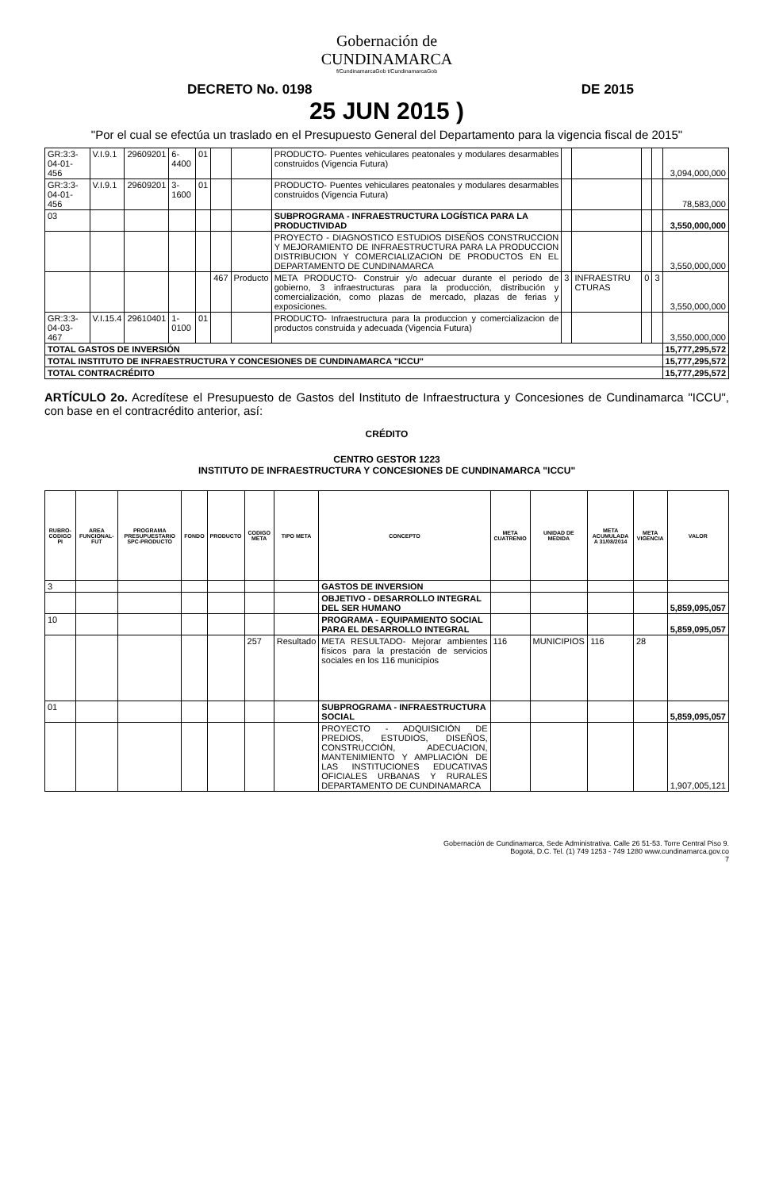Gobernación de
CUNDINAMARCA
f/CundinamarcaGob t/CundinamarcaGob
DECRETO No. 0198 DE 2015
25 JUN 2015 )
"Por el cual se efectúa un traslado en el Presupuesto General del Departamento para la vigencia fiscal de 2015"
| GR:3:3-04-01-456 | V.I.9.1 | 29609201 | 6-4400 | 01 | | | PRODUCTO- Puentes vehiculares peatonales y modulares desarmables construidos (Vigencia Futura) | | | | | 3,094,000,000 |
| GR:3:3-04-01-456 | V.I.9.1 | 29609201 | 3-1600 | 01 | | | PRODUCTO- Puentes vehiculares peatonales y modulares desarmables construidos (Vigencia Futura) | | | | | 78,583,000 |
| 03 | | | | | | | SUBPROGRAMA - INFRAESTRUCTURA LOGÍSTICA PARA LA PRODUCTIVIDAD | | | | | 3,550,000,000 |
| | | | | | | | PROYECTO - DIAGNOSTICO ESTUDIOS DISEÑOS CONSTRUCCION Y MEJORAMIENTO DE INFRAESTRUCTURA PARA LA PRODUCCION DISTRIBUCION Y COMERCIALIZACION DE PRODUCTOS EN EL DEPARTAMENTO DE CUNDINAMARCA | | | | | 3,550,000,000 |
| | | | | | 467 | Producto | META PRODUCTO- Construir y/o adecuar durante el período de gobierno, 3 infraestructuras para la producción, distribución y comercialización, como plazas de mercado, plazas de ferias y exposiciones. | 3 | INFRAESTRU CTURAS | 0 | 3 | 3,550,000,000 |
| GR:3:3-04-03-467 | V.I.15.4 | 29610401 | 1-0100 | 01 | | | PRODUCTO- Infraestructura para la produccion y comercializacion de productos construida y adecuada (Vigencia Futura) | | | | | 3,550,000,000 |
| TOTAL GASTOS DE INVERSIÓN | | | | | | | | | | | | 15,777,295,572 |
| TOTAL INSTITUTO DE INFRAESTRUCTURA Y CONCESIONES DE CUNDINAMARCA "ICCU" | | | | | | | | | | | | 15,777,295,572 |
| TOTAL CONTRACRÉDITO | | | | | | | | | | | | 15,777,295,572 |
ARTÍCULO 2o. Acredítese el Presupuesto de Gastos del Instituto de Infraestructura y Concesiones de Cundinamarca "ICCU", con base en el contracrédito anterior, así:
CRÉDITO
CENTRO GESTOR 1223
INSTITUTO DE INFRAESTRUCTURA Y CONCESIONES DE CUNDINAMARCA "ICCU"
| RUBRO-CODIGO PI | AREA FUNCIONAL-FUT | PROGRAMA PRESUPUESTARIO SPC-PRODUCTO | FONDO | PRODUCTO | CODIGO META | TIPO META | CONCEPTO | META CUATRENIO | UNIDAD DE MEDIDA | META ACUMULADA A 31/08/2014 | META VIGENCIA | VALOR |
| --- | --- | --- | --- | --- | --- | --- | --- | --- | --- | --- | --- | --- |
| 3 | | | | | | | GASTOS DE INVERSION | | | | | |
| | | | | | | | OBJETIVO - DESARROLLO INTEGRAL DEL SER HUMANO | | | | | 5,859,095,057 |
| 10 | | | | | | | PROGRAMA - EQUIPAMIENTO SOCIAL PARA EL DESARROLLO INTEGRAL | | | | | 5,859,095,057 |
| | | | | | 257 | Resultado | META RESULTADO- Mejorar ambientes físicos para la prestación de servicios sociales en los 116 municipios | 116 | MUNICIPIOS | 116 | 28 | |
| 01 | | | | | | | SUBPROGRAMA - INFRAESTRUCTURA SOCIAL | | | | | 5,859,095,057 |
| | | | | | | | PROYECTO - ADQUISICIÓN DE PREDIOS, ESTUDIOS, DISEÑOS, CONSTRUCCIÓN, ADECUACION, MANTENIMIENTO Y AMPLIACIÓN DE LAS INSTITUCIONES EDUCATIVAS OFICIALES URBANAS Y RURALES DEPARTAMENTO DE CUNDINAMARCA | | | | | 1,907,005,121 |
Gobernación de Cundinamarca, Sede Administrativa. Calle 26 51-53. Torre Central Piso 9.
Bogotá, D.C. Tel. (1) 749 1253 - 749 1280 www.cundinamarca.gov.co
7